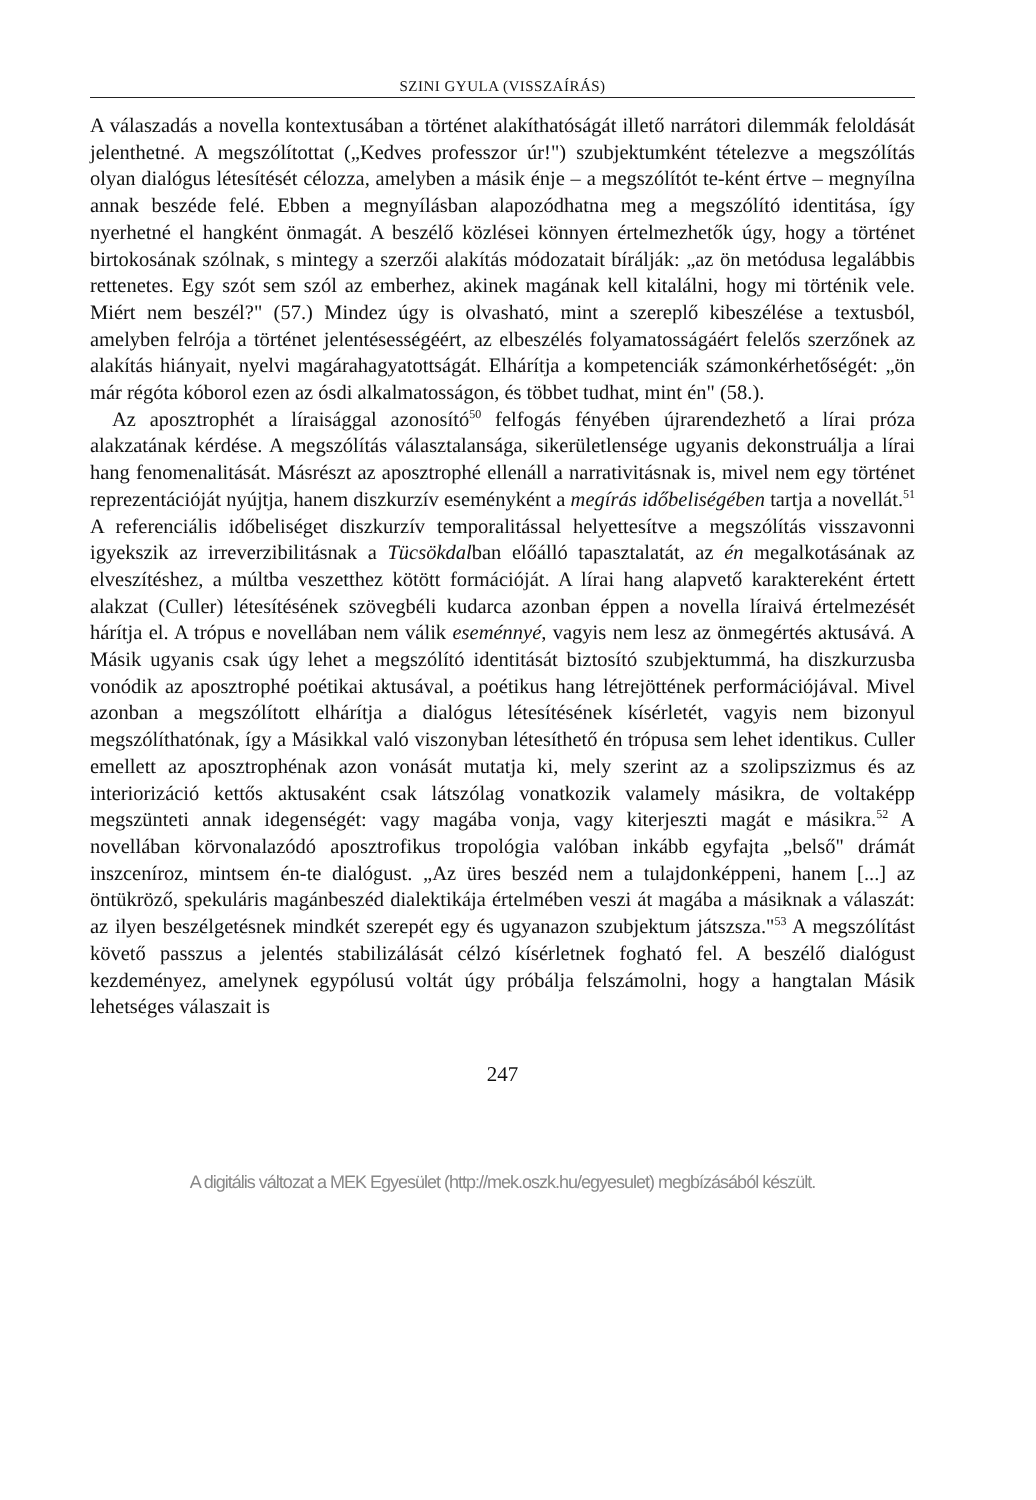SZINI GYULA (VISSZAÍRÁS)
A válaszadás a novella kontextusában a történet alakíthatóságát illető narrátori dilemmák feloldását jelenthetné. A megszólítottat („Kedves professzor úr!") szubjektumként tételezve a megszólítás olyan dialógus létesítését célozza, amelyben a másik énje – a megszólítót te-ként értve – megnyílna annak beszéde felé. Ebben a megnyílásban alapozódhatna meg a megszólító identitása, így nyerhetné el hangként önmagát. A beszélő közlései könnyen értelmezhetők úgy, hogy a történet birtokosának szólnak, s mintegy a szerzői alakítás módozatait bírálják: „az ön metódusa legalábbis rettenetes. Egy szót sem szól az emberhez, akinek magának kell kitalálni, hogy mi történik vele. Miért nem beszél?" (57.) Mindez úgy is olvasható, mint a szereplő kibeszélése a textusból, amelyben felrója a történet jelentésességéért, az elbeszélés folyamatosságáért felelős szerzőnek az alakítás hiányait, nyelvi magárahagyatottságát. Elhárítja a kompetenciák számonkérhetőségét: „ön már régóta kóborol ezen az ósdi alkalmatosságon, és többet tudhat, mint én" (58.).
Az aposztrophét a líraisággal azonosító<sup>50</sup> felfogás fényében újrarendezhető a lírai próza alakzatának kérdése. A megszólítás választalansága, sikerületlensége ugyanis dekonstruálja a lírai hang fenomenalitását. Másrészt az aposztrophé ellenáll a narrativitásnak is, mivel nem egy történet reprezentációját nyújtja, hanem diszkurzív eseményként a megírás időbeliségében tartja a novellát.<sup>51</sup> A referenciális időbeliséget diszkurzív temporalitással helyettesítve a megszólítás visszavonni igyekszik az irreverzibilitásnak a Tücsökdalban előálló tapasztalatát, az én megalkotásának az elveszítéshez, a múltba veszetthez kötött formációját. A lírai hang alapvető karaktereként értett alakzat (Culler) létesítésének szövegbéli kudarca azonban éppen a novella líraivá értelmezését hárítja el. A trópus e novellában nem válik eseménnyé, vagyis nem lesz az önmegértés aktusává. A Másik ugyanis csak úgy lehet a megszólító identitását biztosító szubjektummá, ha diszkurzusba vonódik az aposztrophé poétikai aktusával, a poétikus hang létrejöttének performációjával. Mivel azonban a megszólított elhárítja a dialógus létesítésének kísérletét, vagyis nem bizonyul megszólíthatónak, így a Másikkal való viszonyban létesíthető én trópusa sem lehet identikus. Culler emellett az aposztrophénak azon vonását mutatja ki, mely szerint az a szolipszizmus és az interiorizáció kettős aktusaként csak látszólag vonatkozik valamely másikra, de voltaképp megszünteti annak idegenségét: vagy magába vonja, vagy kiterjeszti magát e másikra.<sup>52</sup> A novellában körvonalazódó aposztrofikus tropológia valóban inkább egyfajta „belső" drámát inszceníroz, mintsem én-te dialógust. „Az üres beszéd nem a tulajdonképpeni, hanem [...] az öntükröző, spekuláris magánbeszéd dialektikája értelmében veszi át magába a másiknak a válaszát: az ilyen beszélgetésnek mindkét szerepét egy és ugyanazon szubjektum játszsza."<sup>53</sup> A megszólítást követő passzus a jelentés stabilizálását célzó kísérletnek fogható fel. A beszélő dialógust kezdeményez, amelynek egypólusú voltát úgy próbálja felszámolni, hogy a hangtalan Másik lehetséges válaszait is
247
A digitális változat a MEK Egyesület (http://mek.oszk.hu/egyesulet) megbízásából készült.